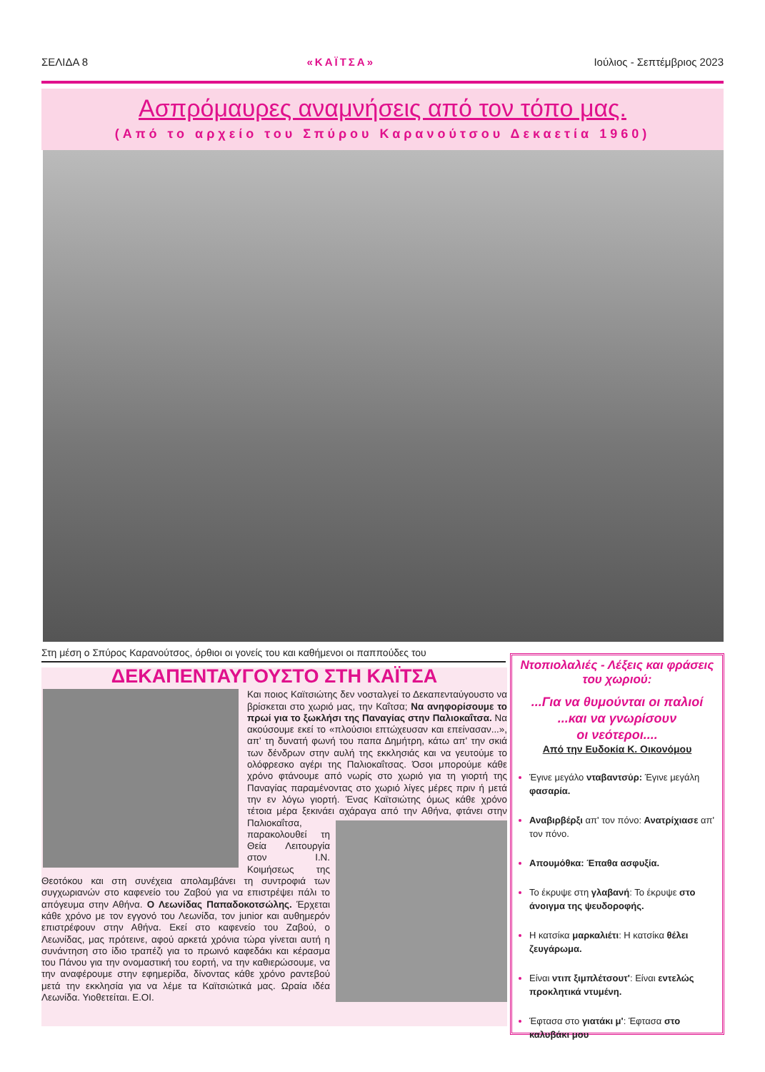ΣΕΛΙΔΑ 8 «ΚΑΪΤΣΑ» Ιούλιος - Σεπτέμβριος 2023
Ασπρόμαυρες αναμνήσεις από τον τόπο μας.
(Από το αρχείο του Σπύρου Καρανούτσου Δεκαετία 1960)
Στη μέση ο Σπύρος Καρανούτσος, όρθιοι οι γονείς του και καθήμενοι οι παππούδες του
ΔΕΚΑΠΕΝΤΑΥΓΟΥΣΤΟ ΣΤΗ ΚΑΪΤΣΑ
Και ποιος Καϊτσιώτης δεν νοσταλγεί το Δεκαπενταύγουστο να βρίσκεται στο χωριό μας, την Καΐτσα; Να ανηφορίσουμε το πρωί για το ξωκλήσι της Παναγίας στην Παλιοκαΐτσα. Να ακούσουμε εκεί το «πλούσιοι επτώχευσαν και επείνασαν...», απ' τη δυνατή φωνή του παπα Δημήτρη, κάτω απ' την σκιά των δένδρων στην αυλή της εκκλησιάς και να γευτούμε το ολόφρεσκο αγέρι της Παλιοκαΐτσας. Όσοι μπορούμε κάθε χρόνο φτάνουμε από νωρίς στο χωριό για τη γιορτή της Παναγίας παραμένοντας στο χωριό λίγες μέρες πριν ή μετά την εν λόγω γιορτή. Ένας Καϊτσιώτης όμως κάθε χρόνο τέτοια μέρα ξεκινάει αχάραγα από την Αθήνα, φτάνει στην Παλιοκαΐτσα, παρακολουθεί τη Θεία Λειτουργία στον Ι.Ν. Κοιμήσεως της Θεοτόκου και στη συνέχεια απολαμβάνει τη συντροφιά των συγχωριανών στο καφενείο του Ζαβού για να επιστρέψει πάλι το απόγευμα στην Αθήνα. Ο Λεωνίδας Παπαδοκοτσώλης. Έρχεται κάθε χρόνο με τον εγγονό του Λεωνίδα, τον junior και αυθημερόν επιστρέφουν στην Αθήνα. Εκεί στο καφενείο του Ζαβού, ο Λεωνίδας, μας πρότεινε, αφού αρκετά χρόνια τώρα γίνεται αυτή η συνάντηση στο ίδιο τραπέζι για το πρωινό καφεδάκι και κέρασμα του Πάνου για την ονομαστική του εορτή, να την καθιερώσουμε, να την αναφέρουμε στην εφημερίδα, δίνοντας κάθε χρόνο ραντεβού μετά την εκκλησία για να λέμε τα Καϊτσιώτικά μας. Ωραία ιδέα Λεωνίδα. Υιοθετείται. Ε.ΟΙ.
Ντοπιολαλιές - Λέξεις και φράσεις του χωριού:
...Για να θυμούνται οι παλιοί
...και να γνωρίσουν
οι νεότεροι....
Από την Ευδοκία Κ. Οικονόμου
Έγινε μεγάλο νταβαντσύρ: Έγινε μεγάλη φασαρία.
Αναβιρβέρξι απ' τον πόνο: Ανατρίχιασε απ' τον πόνο.
Απουμόθκα: Έπαθα ασφυξία.
Το έκρυψε στη γλαβανή: Το έκρυψε στο άνοιγμα της ψευδοροφής.
Η κατσίκα μαρκαλιέτι: Η κατσίκα θέλει ζευγάρωμα.
Είναι ντιπ ξιμπλέτσουτ': Είναι εντελώς προκλητικά ντυμένη.
Έφτασα στο γιατάκι μ': Έφτασα στο καλυβάκι μου